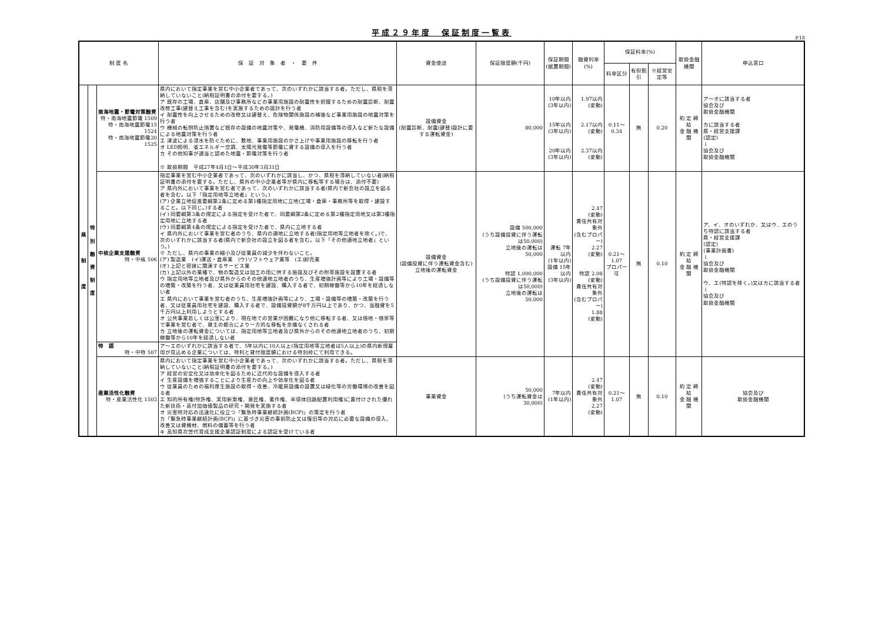平成２９年度　保証制度一覧表
P.18
| 制 度 名 | | | 保 証 対 象 者 ・ 要 件 | 資金使途 | 保証限度額(千円) | 保証期間 (据置期間) | 融資利率(%) | 保証料率(%) | | | 取扱金融機関 | 申込窓口 |
| --- | --- | --- | --- | --- | --- | --- | --- | --- | --- | --- | --- | --- |
| | | | | | | | | 料率区分 | 有担割引 | ※経営安定等 | | |
| 県 制 度 | 特 別 融 資 制 度 | 南海地震・節電対策融資 特・南海地震節電 1509 特・南海地震節電15 1524 特・南海地震節電20 1525 | 県内において指定事業を営む中小企業者であって、次のいずれかに該当する者。ただし、県税を滞納していないこと(納税証明書の添付を要する。) ア 既存の工場、倉庫、店舗及び事務所などの事業用施設の耐震性を把握するための耐震診断、耐震改修工事(建替え工事を含む)を実施するための設計を行う者 イ 耐震性を向上させるための改修又は建替え、危険物関係施設の補強など事業用施設の地震対策を行う者 ウ 機械の転倒防止措置など既存の設備の地震対策や、発電機、消防用設備等の導入など新たな設備による地震対策を行う者 エ 津波による浸水を防ぐために、敷地、事業用施設のかさ上げや事業用施設の移転を行う者 オ LED照明、省エネルギー空調、太陽光発電等節電に資する設備の導入を行う者 カ その他知事が適当と認めた地震・節電対策を行う者 ※ 取扱期間 平成27年4月1日～平成30年3月31日 | 設備資金 (耐震診断、耐震(建替)設計に要する運転資金) | 80,000 | 10年以内 (3年以内) 15年以内 (3年以内) 20年以内 (3年以内) | 1.97以内 (変動) 2.17以内 (変動) 2.37以内 (変動) | 0.11～0.34 | 無 | 0.20 | 約 定 締 結 金 融 機 関 | ア～オに該当する者 協会及び 取扱金融機関 カに該当する者 県・経営支援課 (認定) ↓ 協会及び 取扱金融機関 |
| | | 中核企業支援融資 特・中核 506 | 指定事業を営む中小企業者であって、次のいずれかに該当し、かつ、県税を滞納していない者(納税証明書の添付を要する。ただし、県外の中小企業者等が県内に移転等する場合は、添付不要) ア 県内外において事業を営む者であって、次のいずれかに該当する者(県内で新会社の設立を図る者を含む。以下「指定用地等立地者」という。) (ア) 企業立地促進要綱第2条に定める第1種指定用地に立地(工場・倉庫・事務所等を取得・建設すること。以下同じ。)する者 (イ) 同要綱第3条の規定による指定を受けた者で、同要綱第2条に定める第2種指定用地又は第3種指定用地に立地する者 (ウ) 同要綱第4条の規定による指定を受けた者で、県内に立地する者 イ 県内外において事業を営む者のうち、県内の適地に立地する者(指定用地等立地者を除く。)で、次のいずれかに該当する者(県内で新会社の設立を図る者を含む。以下「その他適地立地者」という。) ※ ただし、県内の事業の縮小及び従業員の減少を伴わないこと。 (ア) 製造業 (イ)運送・倉庫業 (ウ)ソフトウェア業等 (エ)卸売業 (オ) 上記と密接に関連するサービス業 (カ) 上記以外の業種で、物の製造又は加工の用に供する施設及びその附帯施設を設置する者 ウ 指定用地等立地者及び県外からのその他適地立地者のうち、生産増強計画等により工場・設備等の増築・改築を行う者、又は従業員用社宅を建設、購入する者で、初期稼働等から10年を経過しない者 エ 県内において事業を営む者のうち、生産増強計画等により、工場・設備等の増築・改築を行う者、又は従業員用社宅を建設、購入する者で、設備投資額が8千万円以上であり、かつ、当融資を5千万円以上利用しようとする者 オ 公共事業若しくは公害により、現在地での営業が困難になり他に移転する者、又は借地・借家等で事業を営む者で、貸主の都合により一方的な移転を余儀なくされる者 カ 立地後の運転資金については、指定用地等立地者及び県外からのその他適地立地者のうち、初期稼働等から10年を経過しない者 | 設備資金 (設備投資に伴う運転資金含む) 立地後の運転資金 | 設備 500,000 (うち設備投資に伴う運転は50,000) 立地後の運転は 50,000 特認 1,000,000 (うち設備投資に伴う運転は50,000) 立地後の運転は 50,000 | 運転 7年以内 (1年以内) 設備 15年以内 (3年以内) | 2.47 (変動) 責任共有対象外 (含むプロパー) 2.27 (変動) 特認 2.08 (変動) 責任共有対象外 (含むプロパー) 1.88 (変動) | 0.21～1.07 プロパー可 | 無 | 0.10 | 約 定 締 結 金 融 機 関 | ア、イ、オのいずれか、又はウ、エのうち特認に該当する者 県・経営支援課 (認定) (事業計画書) ↓ 協会及び 取扱金融機関 ウ、エ(特認を除く。)又はカに該当する者 ↓ 協会及び 取扱金融機関 |
| | | 特 認 特・中特 507 | ア～エのいずれかに該当する者で、5年以内に10人以上(指定用地等立地者は5人以上)の県内新規雇用が見込める企業については、特利と貸付限度額における特別枠にて利用できる。 | | | | | | | | | |
| | | 産業活性化融資 特・産業活性化 1503 | 県内において指定事業を営む中小企業者であって、次のいずれかに該当する者。ただし、県税を滞納していないこと(納税証明書の添付を要する。) ア 経営の安定化又は効率化を図るために近代的な設備を導入する者 イ 生産設備を増強することにより生産力の向上や効率化を図る者 ウ 従業員のための福利厚生施設の取得・改善、冷暖房設備の設置又は緑化等の労働環境の改善を図る者 エ 知的所有権(特許権、実用新案権、意匠権、著作権、半導体回路配置利用権)に裏付けされた優れた新技術・高付加価値製品の研究・開発を実施する者 オ 災害時対応の迅速化に役立つ「緊急時事業継続計画(BCP)」の策定を行う者 カ「緊急時事業継続計画(BCP)」に基づき災害の事前防止又は復旧等の対応に必要な設備の導入、改善又は資機材、燃料の備蓄等を行う者 キ 高知県次世代育成支援企業認証制度による認証を受けている者 | 事業資金 | 50,000 (うち運転資金は 30,000) | 7年以内 (1年以内) | 2.47 (変動) 責任共有対象外 2.27 (変動) | 0.21～1.07 | 無 | 0.10 | 約 定 締 結 金 融 機 関 | 協会及び 取扱金融機関 |